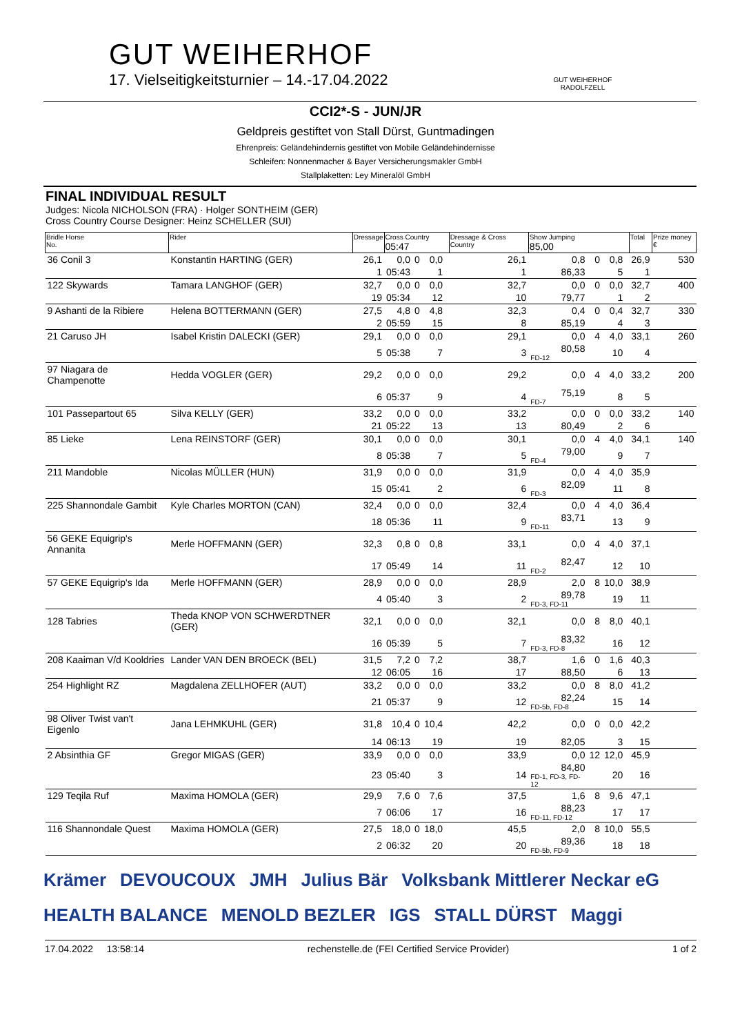GUT WEIHERHOF
17. Vielseitigkeitsturnier – 14.-17.04.2022
GUT WEIHERHOF RADOLFZELL
CCI2*-S - JUN/JR
Geldpreis gestiftet von Stall Dürst, Guntmadingen
Ehrenpreis: Geländehindernis gestiftet von Mobile Geländehindernisse
Schleifen: Nonnenmacher & Bayer Versicherungsmakler GmbH
Stallplaketten: Ley Mineralöl GmbH
FINAL INDIVIDUAL RESULT
Judges: Nicola NICHOLSON (FRA) · Holger SONTHEIM (GER)
Cross Country Course Designer: Heinz SCHELLER (SUI)
| Bridle Horse No. | Rider | Dressage | Cross Country 05:47 | | | | Dressage & Cross Country | Show Jumping 85,00 | | | | Total | Prize money € |
| --- | --- | --- | --- | --- | --- | --- | --- | --- | --- | --- | --- | --- | --- |
| 36 Conil 3 | Konstantin HARTING (GER) | 26,1 | 0,0 | 0 | 0,0 | | 26,1 | 0,8 | 0 | 0,8 | | 26,9 | 530 |
| | | 1 | 05:43 | | 1 | | 1 | 86,33 | | 5 | | 1 | |
| 122 Skywards | Tamara LANGHOF (GER) | 32,7 | 0,0 | 0 | 0,0 | | 32,7 | 0,0 | 0 | 0,0 | | 32,7 | 400 |
| | | 19 | 05:34 | | 12 | | 10 | 79,77 | | 1 | | 2 | |
| 9 Ashanti de la Ribiere | Helena BOTTERMANN (GER) | 27,5 | 4,8 | 0 | 4,8 | | 32,3 | 0,4 | 0 | 0,4 | | 32,7 | 330 |
| | | 2 | 05:59 | | 15 | | 8 | 85,19 | | 4 | | 3 | |
| 21 Caruso JH | Isabel Kristin DALECKI (GER) | 29,1 | 0,0 | 0 | 0,0 | | 29,1 | 0,0 | 4 | 4,0 | | 33,1 | 260 |
| | | 5 | 05:38 | | 7 | | 3 | 80,58 FD-12 | | 10 | | 4 | |
| 97 Niagara de Champenotte | Hedda VOGLER (GER) | 29,2 | 0,0 | 0 | 0,0 | | 29,2 | 0,0 | 4 | 4,0 | | 33,2 | 200 |
| | | 6 | 05:37 | | 9 | | 4 | 75,19 FD-7 | | 8 | | 5 | |
| 101 Passepartout 65 | Silva KELLY (GER) | 33,2 | 0,0 | 0 | 0,0 | | 33,2 | 0,0 | 0 | 0,0 | | 33,2 | 140 |
| | | 21 | 05:22 | | 13 | | 13 | 80,49 | | 2 | | 6 | |
| 85 Lieke | Lena REINSTORF (GER) | 30,1 | 0,0 | 0 | 0,0 | | 30,1 | 0,0 | 4 | 4,0 | | 34,1 | 140 |
| | | 8 | 05:38 | | 7 | | 5 | 79,00 FD-4 | | 9 | | 7 | |
| 211 Mandoble | Nicolas MÜLLER (HUN) | 31,9 | 0,0 | 0 | 0,0 | | 31,9 | 0,0 | 4 | 4,0 | | 35,9 | |
| | | 15 | 05:41 | | 2 | | 6 | 82,09 FD-3 | | 11 | | 8 | |
| 225 Shannondale Gambit | Kyle Charles MORTON (CAN) | 32,4 | 0,0 | 0 | 0,0 | | 32,4 | 0,0 | 4 | 4,0 | | 36,4 | |
| | | 18 | 05:36 | | 11 | | 9 | 83,71 FD-11 | | 13 | | 9 | |
| 56 GEKE Equigrip's Annanita | Merle HOFFMANN (GER) | 32,3 | 0,8 | 0 | 0,8 | | 33,1 | 0,0 | 4 | 4,0 | | 37,1 | |
| | | 17 | 05:49 | | 14 | | 11 | 82,47 FD-2 | | 12 | | 10 | |
| 57 GEKE Equigrip's Ida | Merle HOFFMANN (GER) | 28,9 | 0,0 | 0 | 0,0 | | 28,9 | 2,0 | 8 | 10,0 | | 38,9 | |
| | | 4 | 05:40 | | 3 | | 2 | 89,78 FD-3, FD-11 | | 19 | | 11 | |
| 128 Tabries | Theda KNOP VON SCHWERDTNER (GER) | 32,1 | 0,0 | 0 | 0,0 | | 32,1 | 0,0 | 8 | 8,0 | | 40,1 | |
| | | 16 | 05:39 | | 5 | | 7 | 83,32 FD-3, FD-8 | | 16 | | 12 | |
| 208 Kaaiman V/d Kooldries | Lander VAN DEN BROECK (BEL) | 31,5 | 7,2 | 0 | 7,2 | | 38,7 | 1,6 | 0 | 1,6 | | 40,3 | |
| | | 12 | 06:05 | | 16 | | 17 | 88,50 | | 6 | | 13 | |
| 254 Highlight RZ | Magdalena ZELLHOFER (AUT) | 33,2 | 0,0 | 0 | 0,0 | | 33,2 | 0,0 | 8 | 8,0 | | 41,2 | |
| | | 21 | 05:37 | | 9 | | 12 | 82,24 FD-5b, FD-8 | | 15 | | 14 | |
| 98 Oliver Twist van't Eigenlo | Jana LEHMKUHL (GER) | 31,8 | 10,4 | 0 | 10,4 | | 42,2 | 0,0 | 0 | 0,0 | | 42,2 | |
| | | 14 | 06:13 | | 19 | | 19 | 82,05 | | 3 | | 15 | |
| 2 Absinthia GF | Gregor MIGAS (GER) | 33,9 | 0,0 | 0 | 0,0 | | 33,9 | 0,0 | 12 | 12,0 | | 45,9 | |
| | | 23 | 05:40 | | 3 | | 14 | 84,80 FD-1, FD-3, FD-12 | | 20 | | 16 | |
| 129 Teqila Ruf | Maxima HOMOLA (GER) | 29,9 | 7,6 | 0 | 7,6 | | 37,5 | 1,6 | 8 | 9,6 | | 47,1 | |
| | | 7 | 06:06 | | 17 | | 16 | 88,23 FD-11, FD-12 | | 17 | | 17 | |
| 116 Shannondale Quest | Maxima HOMOLA (GER) | 27,5 | 18,0 | 0 | 18,0 | | 45,5 | 2,0 | 8 | 10,0 | | 55,5 | |
| | | 2 | 06:32 | | 20 | | 20 | 89,36 FD-5b, FD-9 | | 18 | | 18 | |
Krämer DEVOUCOUX JMH Julius Bär Volksbank Mittlerer Neckar eG HEALTH BALANCE MENOLD BEZLER IGS STALL DÜRST Maggi
17.04.2022 13:58:14 rechenstelle.de (FEI Certified Service Provider) 1 of 2